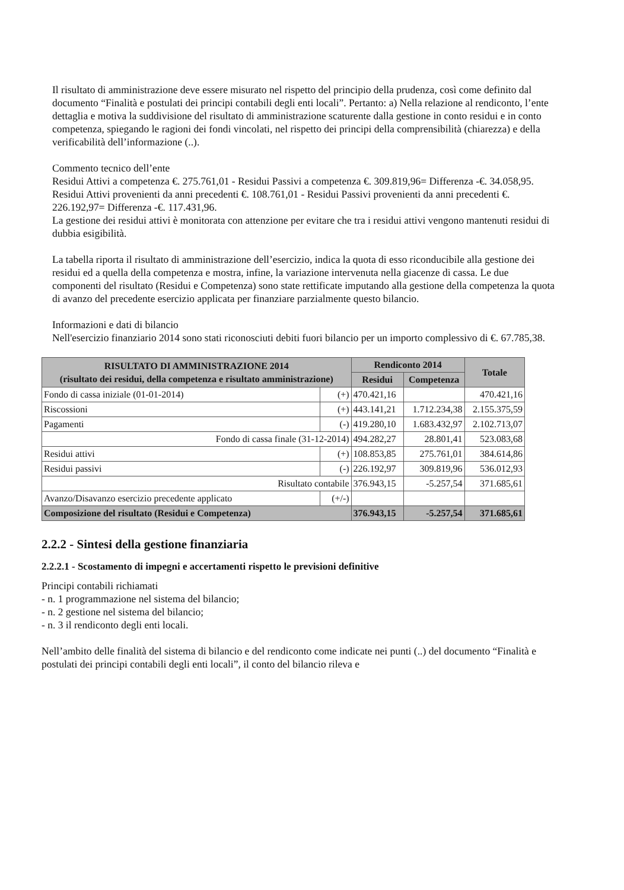Il risultato di amministrazione deve essere misurato nel rispetto del principio della prudenza, così come definito dal documento “Finalità e postulati dei principi contabili degli enti locali”. Pertanto: a) Nella relazione al rendiconto, l’ente dettaglia e motiva la suddivisione del risultato di amministrazione scaturente dalla gestione in conto residui e in conto competenza, spiegando le ragioni dei fondi vincolati, nel rispetto dei principi della comprensibilità (chiarezza) e della verificabilità dell’informazione (..).
Commento tecnico dell’ente
Residui Attivi a competenza €. 275.761,01 - Residui Passivi a competenza €. 309.819,96= Differenza -€. 34.058,95.
Residui Attivi provenienti da anni precedenti €. 108.761,01 - Residui Passivi provenienti da anni precedenti €. 226.192,97= Differenza -€. 117.431,96.
La gestione dei residui attivi è monitorata con attenzione per evitare che tra i residui attivi vengono mantenuti residui di dubbia esigibilità.
La tabella riporta il risultato di amministrazione dell’esercizio, indica la quota di esso riconducibile alla gestione dei residui ed a quella della competenza e mostra, infine, la variazione intervenuta nella giacenze di cassa. Le due componenti del risultato (Residui e Competenza) sono state rettificate imputando alla gestione della competenza la quota di avanzo del precedente esercizio applicata per finanziare parzialmente questo bilancio.
Informazioni e dati di bilancio
Nell'esercizio finanziario 2014 sono stati riconosciuti debiti fuori bilancio per un importo complessivo di €. 67.785,38.
| RISULTATO DI AMMINISTRAZIONE 2014 (risultato dei residui, della competenza e risultato amministrazione) | | Rendiconto 2014 | | Totale |
| --- | --- | --- | --- | --- |
| | | Residui | Competenza | |
| Fondo di cassa iniziale (01-01-2014) | (+) | 470.421,16 | | 470.421,16 |
| Riscossioni | (+) | 443.141,21 | 1.712.234,38 | 2.155.375,59 |
| Pagamenti | (-) | 419.280,10 | 1.683.432,97 | 2.102.713,07 |
| Fondo di cassa finale (31-12-2014) | | 494.282,27 | 28.801,41 | 523.083,68 |
| Residui attivi | (+) | 108.853,85 | 275.761,01 | 384.614,86 |
| Residui passivi | (-) | 226.192,97 | 309.819,96 | 536.012,93 |
| Risultato contabile | | 376.943,15 | -5.257,54 | 371.685,61 |
| Avanzo/Disavanzo esercizio precedente applicato | (+/-) | | | |
| Composizione del risultato (Residui e Competenza) | | 376.943,15 | -5.257,54 | 371.685,61 |
2.2.2 - Sintesi della gestione finanziaria
2.2.2.1 - Scostamento di impegni e accertamenti rispetto le previsioni definitive
Principi contabili richiamati
- n. 1 programmazione nel sistema del bilancio;
- n. 2 gestione nel sistema del bilancio;
- n. 3 il rendiconto degli enti locali.
Nell’ambito delle finalità del sistema di bilancio e del rendiconto come indicate nei punti (..) del documento “Finalità e postulati dei principi contabili degli enti locali”, il conto del bilancio rileva e